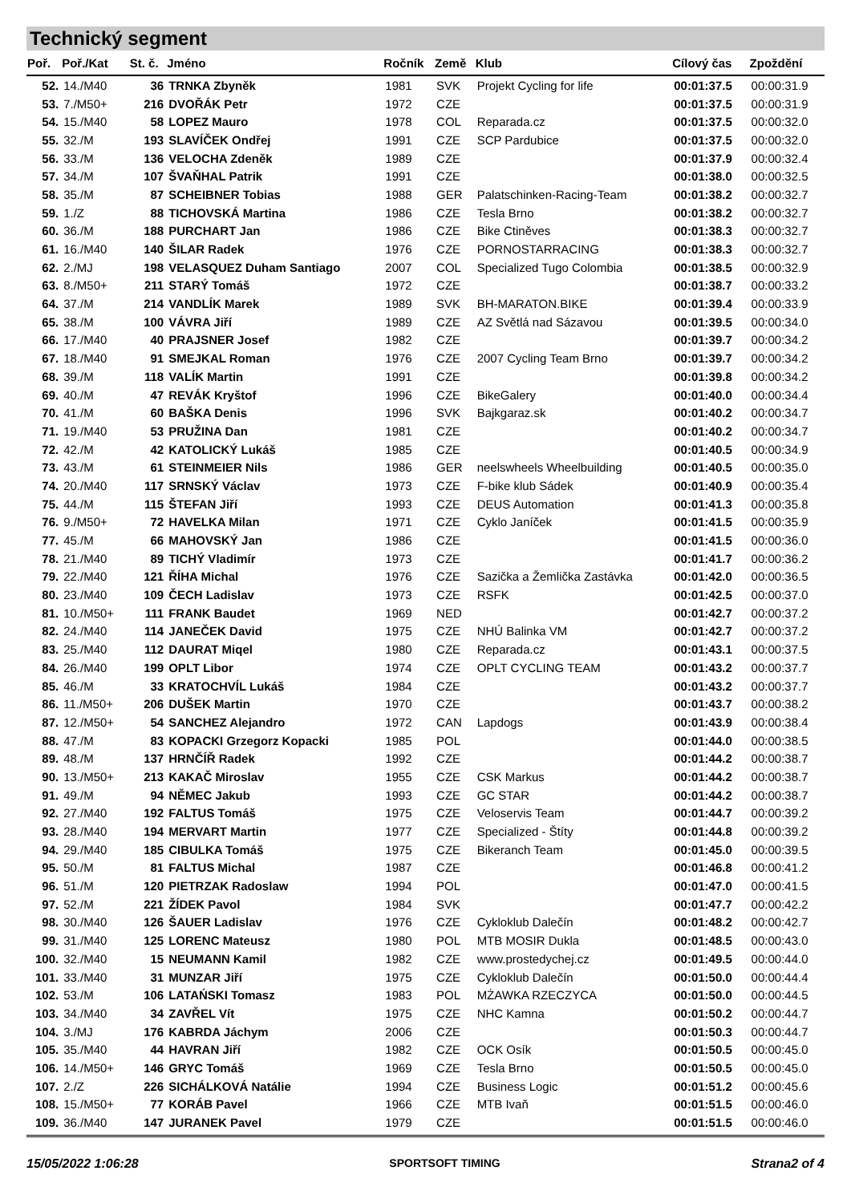Technický segment
| Poř. | Poř./Kat | St. č. | Jméno | Ročník | Země | Klub | Cílový čas | Zpoždění |
| --- | --- | --- | --- | --- | --- | --- | --- | --- |
| 52. | 14./M40 | 36 | TRNKA Zbyněk | 1981 | SVK | Projekt Cycling for life | 00:01:37.5 | 00:00:31.9 |
| 53. | 7./M50+ | 216 | DVOŘÁK Petr | 1972 | CZE | | 00:01:37.5 | 00:00:31.9 |
| 54. | 15./M40 | 58 | LOPEZ Mauro | 1978 | COL | Reparada.cz | 00:01:37.5 | 00:00:32.0 |
| 55. | 32./M | 193 | SLAVÍČEK Ondřej | 1991 | CZE | SCP Pardubice | 00:01:37.5 | 00:00:32.0 |
| 56. | 33./M | 136 | VELOCHA Zdeněk | 1989 | CZE | | 00:01:37.9 | 00:00:32.4 |
| 57. | 34./M | 107 | ŠVAŇHAL Patrik | 1991 | CZE | | 00:01:38.0 | 00:00:32.5 |
| 58. | 35./M | 87 | SCHEIBNER Tobias | 1988 | GER | Palatschinken-Racing-Team | 00:01:38.2 | 00:00:32.7 |
| 59. | 1./Z | 88 | TICHOVSKÁ Martina | 1986 | CZE | Tesla Brno | 00:01:38.2 | 00:00:32.7 |
| 60. | 36./M | 188 | PURCHART Jan | 1986 | CZE | Bike Ctiněves | 00:01:38.3 | 00:00:32.7 |
| 61. | 16./M40 | 140 | ŠILAR Radek | 1976 | CZE | PORNOSTARRACING | 00:01:38.3 | 00:00:32.7 |
| 62. | 2./MJ | 198 | VELASQUEZ Duham Santiago | 2007 | COL | Specialized Tugo Colombia | 00:01:38.5 | 00:00:32.9 |
| 63. | 8./M50+ | 211 | STARÝ Tomáš | 1972 | CZE | | 00:01:38.7 | 00:00:33.2 |
| 64. | 37./M | 214 | VANDLÍK Marek | 1989 | SVK | BH-MARATON.BIKE | 00:01:39.4 | 00:00:33.9 |
| 65. | 38./M | 100 | VÁVRA Jiří | 1989 | CZE | AZ Světlá nad Sázavou | 00:01:39.5 | 00:00:34.0 |
| 66. | 17./M40 | 40 | PRAJSNER Josef | 1982 | CZE | | 00:01:39.7 | 00:00:34.2 |
| 67. | 18./M40 | 91 | SMEJKAL Roman | 1976 | CZE | 2007 Cycling Team Brno | 00:01:39.7 | 00:00:34.2 |
| 68. | 39./M | 118 | VALÍK Martin | 1991 | CZE | | 00:01:39.8 | 00:00:34.2 |
| 69. | 40./M | 47 | REVÁK Kryštof | 1996 | CZE | BikeGalery | 00:01:40.0 | 00:00:34.4 |
| 70. | 41./M | 60 | BAŠKA Denis | 1996 | SVK | Bajkgaraz.sk | 00:01:40.2 | 00:00:34.7 |
| 71. | 19./M40 | 53 | PRUŽINA Dan | 1981 | CZE | | 00:01:40.2 | 00:00:34.7 |
| 72. | 42./M | 42 | KATOLICKÝ Lukáš | 1985 | CZE | | 00:01:40.5 | 00:00:34.9 |
| 73. | 43./M | 61 | STEINMEIER Nils | 1986 | GER | neelswheels Wheelbuilding | 00:01:40.5 | 00:00:35.0 |
| 74. | 20./M40 | 117 | SRNSKÝ Václav | 1973 | CZE | F-bike klub Sádek | 00:01:40.9 | 00:00:35.4 |
| 75. | 44./M | 115 | ŠTEFAN Jiří | 1993 | CZE | DEUS Automation | 00:01:41.3 | 00:00:35.8 |
| 76. | 9./M50+ | 72 | HAVELKA Milan | 1971 | CZE | Cyklo Janíček | 00:01:41.5 | 00:00:35.9 |
| 77. | 45./M | 66 | MAHOVSKÝ Jan | 1986 | CZE | | 00:01:41.5 | 00:00:36.0 |
| 78. | 21./M40 | 89 | TICHÝ Vladimír | 1973 | CZE | | 00:01:41.7 | 00:00:36.2 |
| 79. | 22./M40 | 121 | ŘÍHA Michal | 1976 | CZE | Sazička a Žemlička Zastávka | 00:01:42.0 | 00:00:36.5 |
| 80. | 23./M40 | 109 | ČECH Ladislav | 1973 | CZE | RSFK | 00:01:42.5 | 00:00:37.0 |
| 81. | 10./M50+ | 111 | FRANK Baudet | 1969 | NED | | 00:01:42.7 | 00:00:37.2 |
| 82. | 24./M40 | 114 | JANEČEK David | 1975 | CZE | NHÚ Balinka VM | 00:01:42.7 | 00:00:37.2 |
| 83. | 25./M40 | 112 | DAURAT Miqel | 1980 | CZE | Reparada.cz | 00:01:43.1 | 00:00:37.5 |
| 84. | 26./M40 | 199 | OPLT Libor | 1974 | CZE | OPLT CYCLING TEAM | 00:01:43.2 | 00:00:37.7 |
| 85. | 46./M | 33 | KRATOCHVÍL Lukáš | 1984 | CZE | | 00:01:43.2 | 00:00:37.7 |
| 86. | 11./M50+ | 206 | DUŠEK Martin | 1970 | CZE | | 00:01:43.7 | 00:00:38.2 |
| 87. | 12./M50+ | 54 | SANCHEZ Alejandro | 1972 | CAN | Lapdogs | 00:01:43.9 | 00:00:38.4 |
| 88. | 47./M | 83 | KOPACKI Grzegorz Kopacki | 1985 | POL | | 00:01:44.0 | 00:00:38.5 |
| 89. | 48./M | 137 | HRNČÍŘ Radek | 1992 | CZE | | 00:01:44.2 | 00:00:38.7 |
| 90. | 13./M50+ | 213 | KAKAČ Miroslav | 1955 | CZE | CSK Markus | 00:01:44.2 | 00:00:38.7 |
| 91. | 49./M | 94 | NĚMEC Jakub | 1993 | CZE | GC STAR | 00:01:44.2 | 00:00:38.7 |
| 92. | 27./M40 | 192 | FALTUS Tomáš | 1975 | CZE | Veloservis Team | 00:01:44.7 | 00:00:39.2 |
| 93. | 28./M40 | 194 | MERVART Martin | 1977 | CZE | Specialized - Štíty | 00:01:44.8 | 00:00:39.2 |
| 94. | 29./M40 | 185 | CIBULKA Tomáš | 1975 | CZE | Bikeranch Team | 00:01:45.0 | 00:00:39.5 |
| 95. | 50./M | 81 | FALTUS Michal | 1987 | CZE | | 00:01:46.8 | 00:00:41.2 |
| 96. | 51./M | 120 | PIETRZAK Radoslaw | 1994 | POL | | 00:01:47.0 | 00:00:41.5 |
| 97. | 52./M | 221 | ŽÍDEK Pavol | 1984 | SVK | | 00:01:47.7 | 00:00:42.2 |
| 98. | 30./M40 | 126 | ŠAUER Ladislav | 1976 | CZE | Cykloklub Dalečín | 00:01:48.2 | 00:00:42.7 |
| 99. | 31./M40 | 125 | LORENC Mateusz | 1980 | POL | MTB MOSIR Dukla | 00:01:48.5 | 00:00:43.0 |
| 100. | 32./M40 | 15 | NEUMANN Kamil | 1982 | CZE | www.prostedychej.cz | 00:01:49.5 | 00:00:44.0 |
| 101. | 33./M40 | 31 | MUNZAR Jiří | 1975 | CZE | Cykloklub Dalečín | 00:01:50.0 | 00:00:44.4 |
| 102. | 53./M | 106 | LATAŃSKI Tomasz | 1983 | POL | MŻAWKA RZECZYCA | 00:01:50.0 | 00:00:44.5 |
| 103. | 34./M40 | 34 | ZAVŘEL Vít | 1975 | CZE | NHC Kamna | 00:01:50.2 | 00:00:44.7 |
| 104. | 3./MJ | 176 | KABRDA Jáchym | 2006 | CZE | | 00:01:50.3 | 00:00:44.7 |
| 105. | 35./M40 | 44 | HAVRAN Jiří | 1982 | CZE | OCK Osík | 00:01:50.5 | 00:00:45.0 |
| 106. | 14./M50+ | 146 | GRYC Tomáš | 1969 | CZE | Tesla Brno | 00:01:50.5 | 00:00:45.0 |
| 107. | 2./Z | 226 | SICHÁLKOVÁ Natálie | 1994 | CZE | Business Logic | 00:01:51.2 | 00:00:45.6 |
| 108. | 15./M50+ | 77 | KORÁB Pavel | 1966 | CZE | MTB Ivaň | 00:01:51.5 | 00:00:46.0 |
| 109. | 36./M40 | 147 | JURANEK Pavel | 1979 | CZE | | 00:01:51.5 | 00:00:46.0 |
15/05/2022 1:06:28 SPORTSOFT TIMING Strana2 of 4